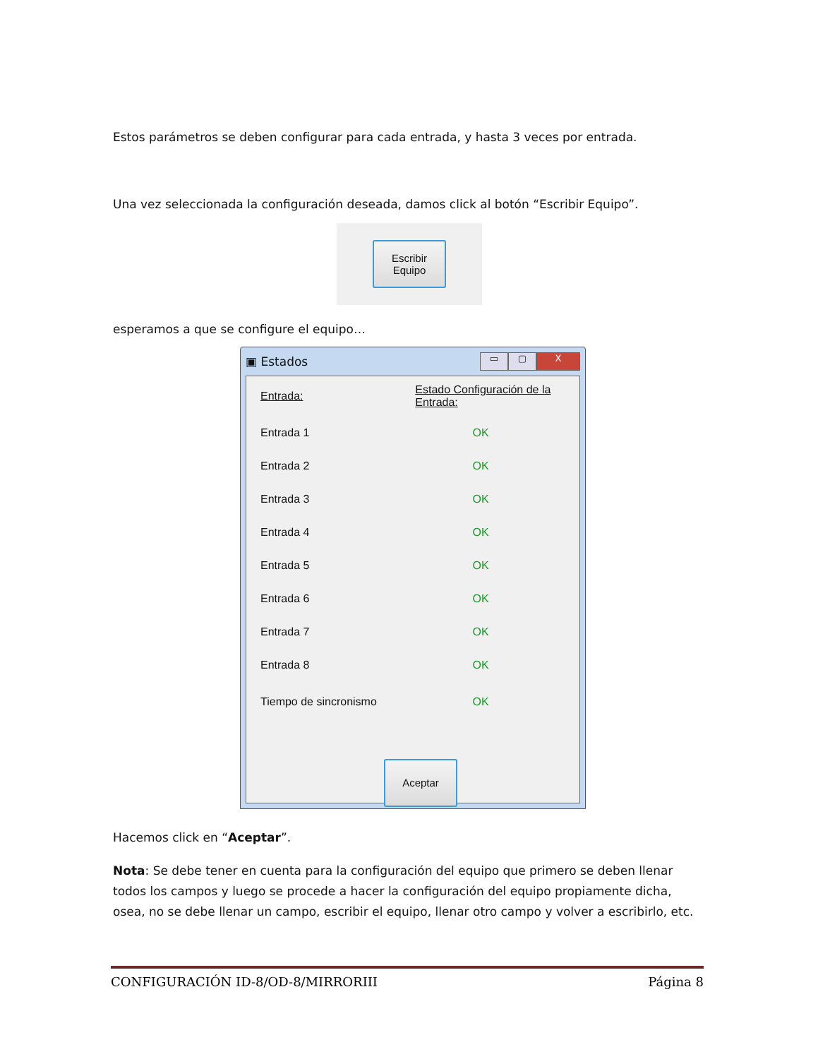Estos parámetros se deben configurar para cada entrada, y hasta 3 veces por entrada.
Una vez seleccionada la configuración deseada, damos click al botón “Escribir Equipo”.
Escribir
Equipo
esperamos a que se configure el equipo…
▣ Estados
▭ ▢ X
Entrada: Estado Configuración de la Entrada:
Entrada 1 OK
Entrada 2 OK
Entrada 3 OK
Entrada 4 OK
Entrada 5 OK
Entrada 6 OK
Entrada 7 OK
Entrada 8 OK
Tiempo de sincronismo OK
Aceptar
Hacemos click en “Aceptar”.
Nota: Se debe tener en cuenta para la configuración del equipo que primero se deben llenar todos los campos y luego se procede a hacer la configuración del equipo propiamente dicha, osea, no se debe llenar un campo, escribir el equipo, llenar otro campo y volver a escribirlo, etc.
CONFIGURACIÓN ID-8/OD-8/MIRRORIII Página 8